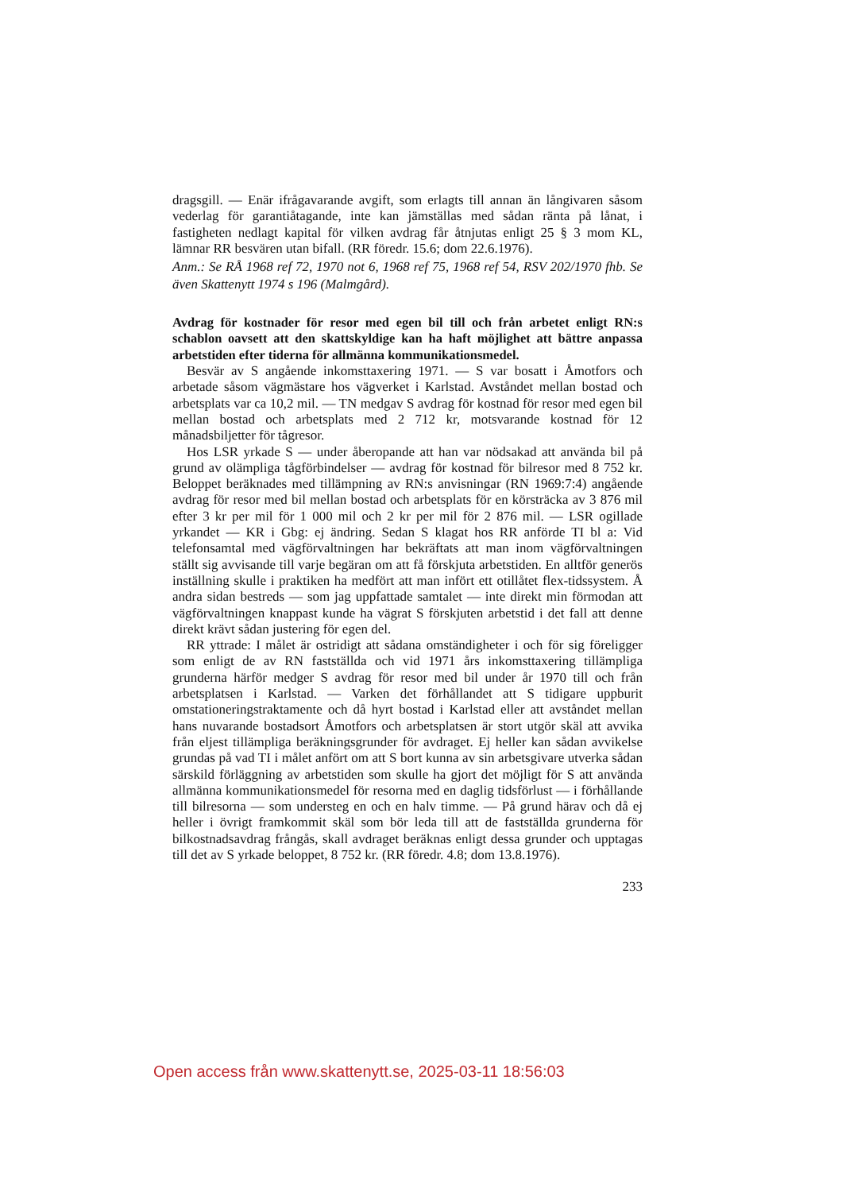dragsgill. — Enär ifrågavarande avgift, som erlagts till annan än långivaren såsom vederlag för garantiåtagande, inte kan jämställas med sådan ränta på lånat, i fastigheten nedlagt kapital för vilken avdrag får åtnjutas enligt 25 § 3 mom KL, lämnar RR besvären utan bifall. (RR föredr. 15.6; dom 22.6.1976).
Anm.: Se RÅ 1968 ref 72, 1970 not 6, 1968 ref 75, 1968 ref 54, RSV 202/1970 fhb. Se även Skattenytt 1974 s 196 (Malmgård).
Avdrag för kostnader för resor med egen bil till och från arbetet enligt RN:s schablon oavsett att den skattskyldige kan ha haft möjlighet att bättre anpassa arbetstiden efter tiderna för allmänna kommunikationsmedel.
Besvär av S angående inkomsttaxering 1971. — S var bosatt i Åmotfors och arbetade såsom vägmästare hos vägverket i Karlstad. Avståndet mellan bostad och arbetsplats var ca 10,2 mil. — TN medgav S avdrag för kostnad för resor med egen bil mellan bostad och arbetsplats med 2 712 kr, motsvarande kostnad för 12 månadsbiljetter för tågresor.
Hos LSR yrkade S — under åberopande att han var nödsakad att använda bil på grund av olämpliga tågförbindelser — avdrag för kostnad för bilresor med 8 752 kr. Beloppet beräknades med tillämpning av RN:s anvisningar (RN 1969:7:4) angående avdrag för resor med bil mellan bostad och arbetsplats för en körsträcka av 3 876 mil efter 3 kr per mil för 1 000 mil och 2 kr per mil för 2 876 mil. — LSR ogillade yrkandet — KR i Gbg: ej ändring. Sedan S klagat hos RR anförde TI bl a: Vid telefonsamtal med vägförvaltningen har bekräftats att man inom vägförvaltningen ställt sig avvisande till varje begäran om att få förskjuta arbetstiden. En alltför generös inställning skulle i praktiken ha medfört att man infört ett otillåtet flex-tidssystem. Å andra sidan bestreds — som jag uppfattade samtalet — inte direkt min förmodan att vägförvaltningen knappast kunde ha vägrat S förskjuten arbetstid i det fall att denne direkt krävt sådan justering för egen del.
RR yttrade: I målet är ostridigt att sådana omständigheter i och för sig föreligger som enligt de av RN fastställda och vid 1971 års inkomsttaxering tillämpliga grunderna härför medger S avdrag för resor med bil under år 1970 till och från arbetsplatsen i Karlstad. — Varken det förhållandet att S tidigare uppburit omstationeringstraktamente och då hyrt bostad i Karlstad eller att avståndet mellan hans nuvarande bostadsort Åmotfors och arbetsplatsen är stort utgör skäl att avvika från eljest tillämpliga beräkningsgrunder för avdraget. Ej heller kan sådan avvikelse grundas på vad TI i målet anfört om att S bort kunna av sin arbetsgivare utverka sådan särskild förläggning av arbetstiden som skulle ha gjort det möjligt för S att använda allmänna kommunikationsmedel för resorna med en daglig tidsförlust — i förhållande till bilresorna — som understeg en och en halv timme. — På grund härav och då ej heller i övrigt framkommit skäl som bör leda till att de fastställda grunderna för bilkostnadsavdrag frångås, skall avdraget beräknas enligt dessa grunder och upptagas till det av S yrkade beloppet, 8 752 kr. (RR föredr. 4.8; dom 13.8.1976).
233
Open access från www.skattenytt.se, 2025-03-11 18:56:03